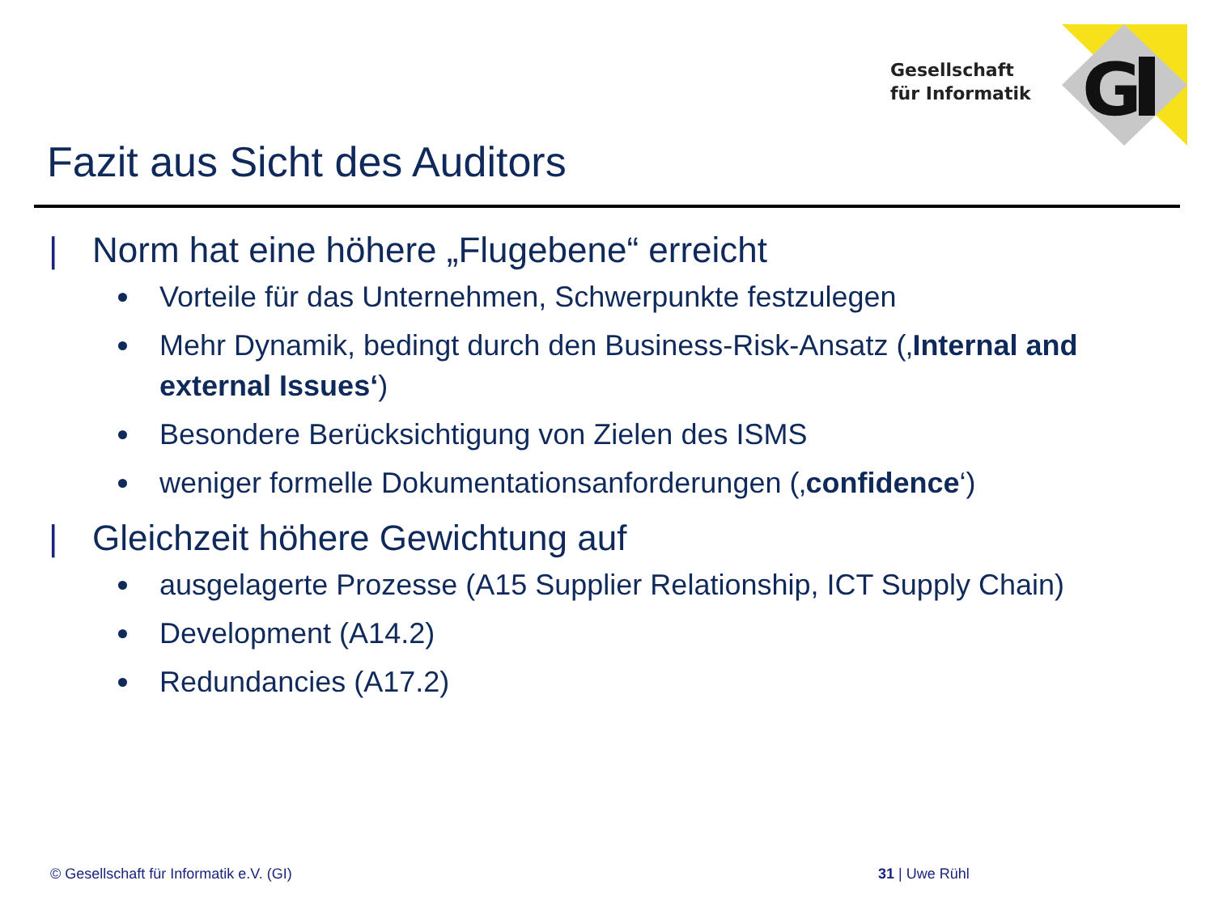Gesellschaft
für Informatik
G
Fazit aus Sicht des Auditors
| Norm hat eine höhere „Flugebene“ erreicht
Vorteile für das Unternehmen, Schwerpunkte festzulegen
Mehr Dynamik, bedingt durch den Business-Risk-Ansatz (‚Internal and external Issues‘)
Besondere Berücksichtigung von Zielen des ISMS
weniger formelle Dokumentationsanforderungen (‚confidence‘)
| Gleichzeit höhere Gewichtung auf
ausgelagerte Prozesse (A15 Supplier Relationship, ICT Supply Chain)
Development (A14.2)
Redundancies (A17.2)
© Gesellschaft für Informatik e.V. (GI)
31 | Uwe Rühl